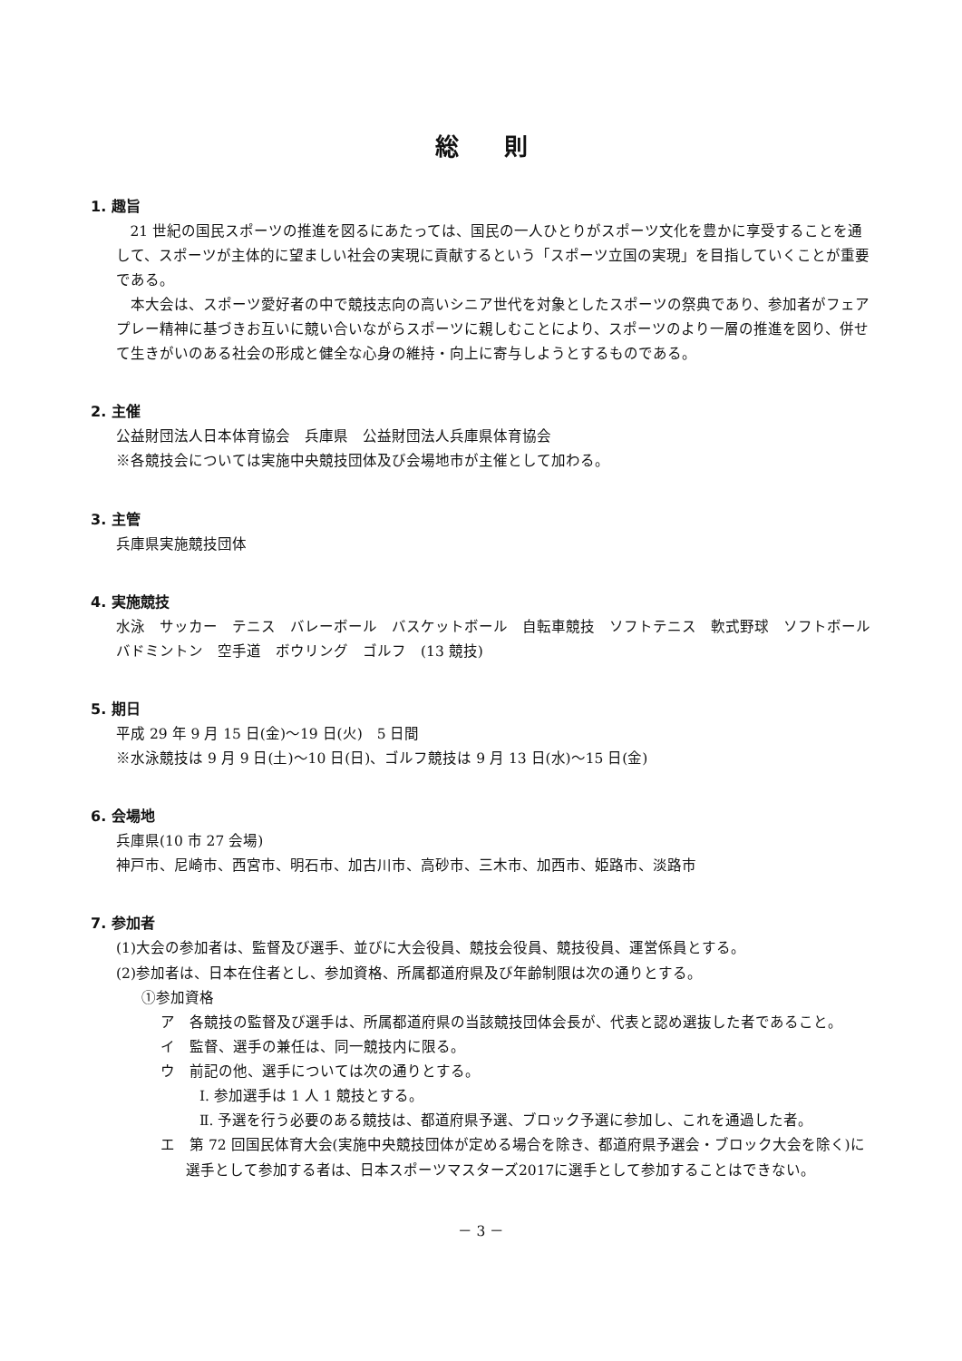総則
1. 趣旨
21 世紀の国民スポーツの推進を図るにあたっては、国民の一人ひとりがスポーツ文化を豊かに享受することを通して、スポーツが主体的に望ましい社会の実現に貢献するという「スポーツ立国の実現」を目指していくことが重要である。
本大会は、スポーツ愛好者の中で競技志向の高いシニア世代を対象としたスポーツの祭典であり、参加者がフェアプレー精神に基づきお互いに競い合いながらスポーツに親しむことにより、スポーツのより一層の推進を図り、併せて生きがいのある社会の形成と健全な心身の維持・向上に寄与しようとするものである。
2. 主催
公益財団法人日本体育協会　兵庫県　公益財団法人兵庫県体育協会
※各競技会については実施中央競技団体及び会場地市が主催として加わる。
3. 主管
兵庫県実施競技団体
4. 実施競技
水泳　サッカー　テニス　バレーボール　バスケットボール　自転車競技　ソフトテニス　軟式野球　ソフトボール　バドミントン　空手道　ボウリング　ゴルフ　(13 競技)
5. 期日
平成 29 年 9 月 15 日(金)～19 日(火)　5 日間
※水泳競技は 9 月 9 日(土)～10 日(日)、ゴルフ競技は 9 月 13 日(水)～15 日(金)
6. 会場地
兵庫県(10 市 27 会場)
神戸市、尼崎市、西宮市、明石市、加古川市、高砂市、三木市、加西市、姫路市、淡路市
7. 参加者
(1)大会の参加者は、監督及び選手、並びに大会役員、競技会役員、競技役員、運営係員とする。
(2)参加者は、日本在住者とし、参加資格、所属都道府県及び年齢制限は次の通りとする。
①参加資格
ア　各競技の監督及び選手は、所属都道府県の当該競技団体会長が、代表と認め選抜した者であること。
イ　監督、選手の兼任は、同一競技内に限る。
ウ　前記の他、選手については次の通りとする。
Ⅰ. 参加選手は 1 人 1 競技とする。
Ⅱ. 予選を行う必要のある競技は、都道府県予選、ブロック予選に参加し、これを通過した者。
エ　第 72 回国民体育大会(実施中央競技団体が定める場合を除き、都道府県予選会・ブロック大会を除く)に選手として参加する者は、日本スポーツマスターズ2017に選手として参加することはできない。
－ 3 －